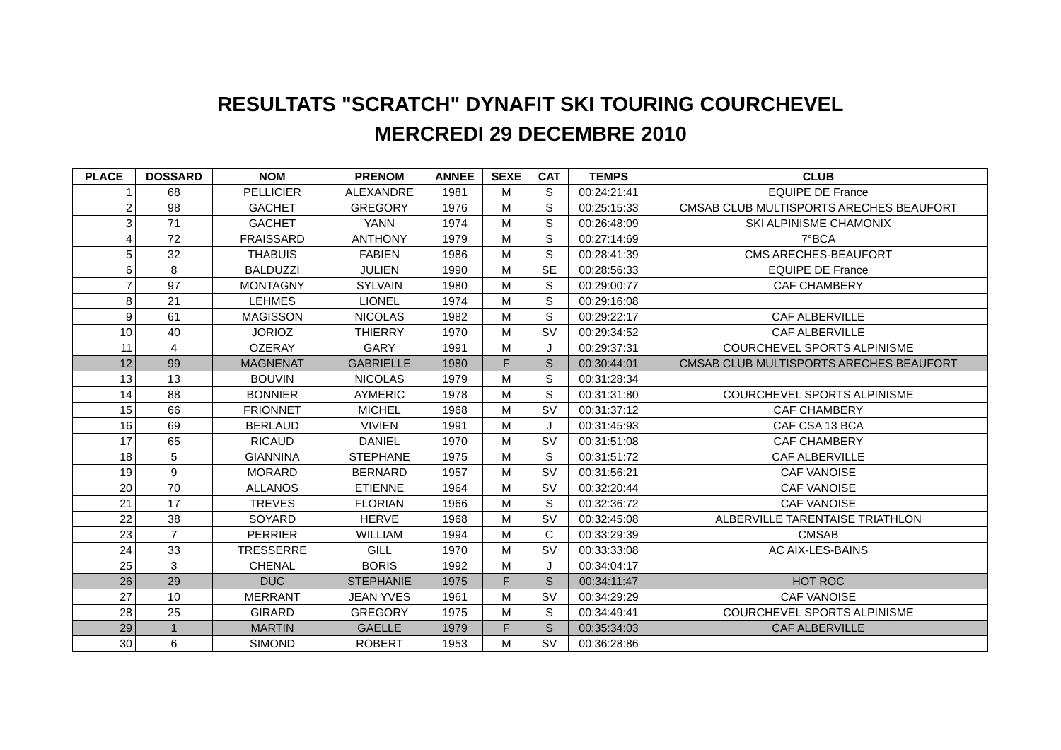RESULTATS "SCRATCH" DYNAFIT SKI TOURING COURCHEVEL
MERCREDI 29 DECEMBRE 2010
| PLACE | DOSSARD | NOM | PRENOM | ANNEE | SEXE | CAT | TEMPS | CLUB |
| --- | --- | --- | --- | --- | --- | --- | --- | --- |
| 1 | 68 | PELLICIER | ALEXANDRE | 1981 | M | S | 00:24:21:41 | EQUIPE DE France |
| 2 | 98 | GACHET | GREGORY | 1976 | M | S | 00:25:15:33 | CMSAB CLUB MULTISPORTS ARECHES BEAUFORT |
| 3 | 71 | GACHET | YANN | 1974 | M | S | 00:26:48:09 | SKI ALPINISME CHAMONIX |
| 4 | 72 | FRAISSARD | ANTHONY | 1979 | M | S | 00:27:14:69 | 7°BCA |
| 5 | 32 | THABUIS | FABIEN | 1986 | M | S | 00:28:41:39 | CMS ARECHES-BEAUFORT |
| 6 | 8 | BALDUZZI | JULIEN | 1990 | M | SE | 00:28:56:33 | EQUIPE DE France |
| 7 | 97 | MONTAGNY | SYLVAIN | 1980 | M | S | 00:29:00:77 | CAF CHAMBERY |
| 8 | 21 | LEHMES | LIONEL | 1974 | M | S | 00:29:16:08 | |
| 9 | 61 | MAGISSON | NICOLAS | 1982 | M | S | 00:29:22:17 | CAF ALBERVILLE |
| 10 | 40 | JORIOZ | THIERRY | 1970 | M | SV | 00:29:34:52 | CAF ALBERVILLE |
| 11 | 4 | OZERAY | GARY | 1991 | M | J | 00:29:37:31 | COURCHEVEL SPORTS ALPINISME |
| 12 | 99 | MAGNENAT | GABRIELLE | 1980 | F | S | 00:30:44:01 | CMSAB CLUB MULTISPORTS ARECHES BEAUFORT |
| 13 | 13 | BOUVIN | NICOLAS | 1979 | M | S | 00:31:28:34 | |
| 14 | 88 | BONNIER | AYMERIC | 1978 | M | S | 00:31:31:80 | COURCHEVEL SPORTS ALPINISME |
| 15 | 66 | FRIONNET | MICHEL | 1968 | M | SV | 00:31:37:12 | CAF CHAMBERY |
| 16 | 69 | BERLAUD | VIVIEN | 1991 | M | J | 00:31:45:93 | CAF CSA 13 BCA |
| 17 | 65 | RICAUD | DANIEL | 1970 | M | SV | 00:31:51:08 | CAF CHAMBERY |
| 18 | 5 | GIANNINA | STEPHANE | 1975 | M | S | 00:31:51:72 | CAF ALBERVILLE |
| 19 | 9 | MORARD | BERNARD | 1957 | M | SV | 00:31:56:21 | CAF VANOISE |
| 20 | 70 | ALLANOS | ETIENNE | 1964 | M | SV | 00:32:20:44 | CAF VANOISE |
| 21 | 17 | TREVES | FLORIAN | 1966 | M | S | 00:32:36:72 | CAF VANOISE |
| 22 | 38 | SOYARD | HERVE | 1968 | M | SV | 00:32:45:08 | ALBERVILLE TARENTAISE TRIATHLON |
| 23 | 7 | PERRIER | WILLIAM | 1994 | M | C | 00:33:29:39 | CMSAB |
| 24 | 33 | TRESSERRE | GILL | 1970 | M | SV | 00:33:33:08 | AC AIX-LES-BAINS |
| 25 | 3 | CHENAL | BORIS | 1992 | M | J | 00:34:04:17 | |
| 26 | 29 | DUC | STEPHANIE | 1975 | F | S | 00:34:11:47 | HOT ROC |
| 27 | 10 | MERRANT | JEAN YVES | 1961 | M | SV | 00:34:29:29 | CAF VANOISE |
| 28 | 25 | GIRARD | GREGORY | 1975 | M | S | 00:34:49:41 | COURCHEVEL SPORTS ALPINISME |
| 29 | 1 | MARTIN | GAELLE | 1979 | F | S | 00:35:34:03 | CAF ALBERVILLE |
| 30 | 6 | SIMOND | ROBERT | 1953 | M | SV | 00:36:28:86 | |